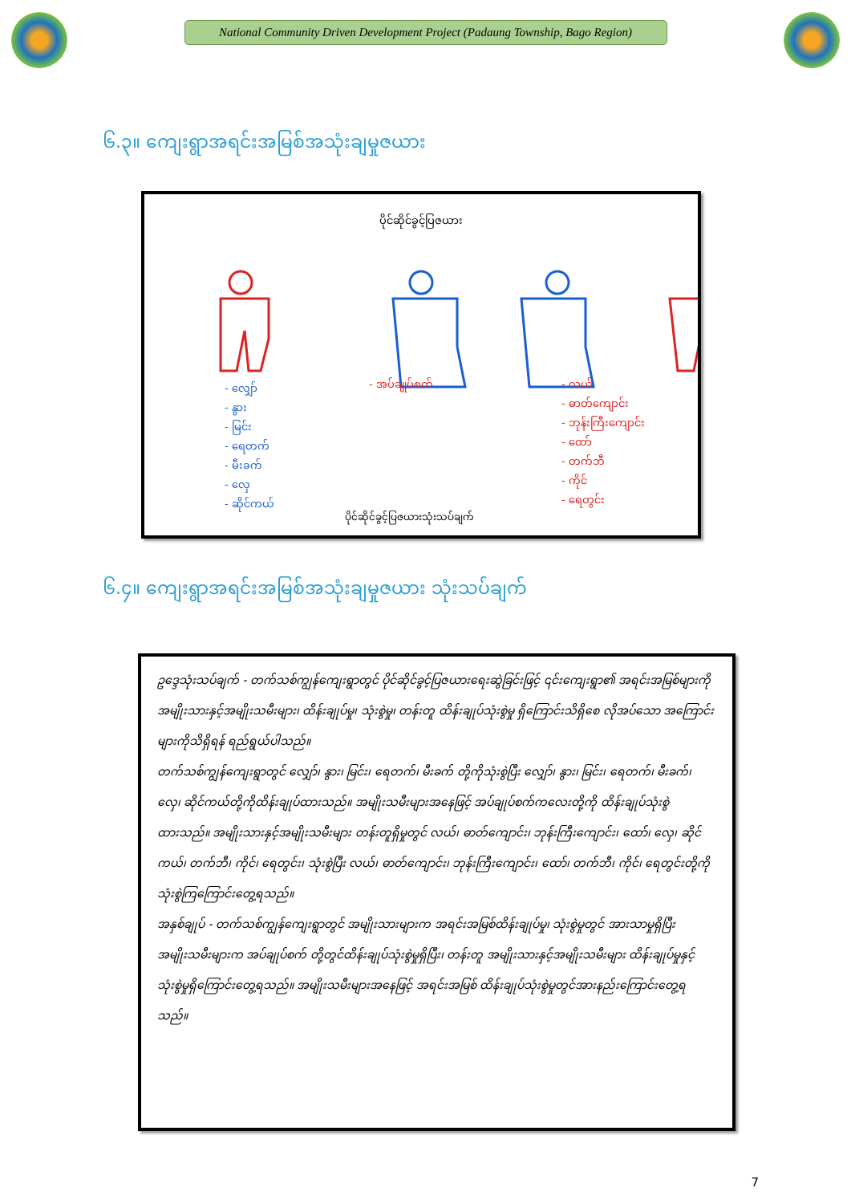National Community Driven Development Project (Padaung Township, Bago Region)
၆.၃။ ကျေးရွာအရင်းအမြစ်အသုံးချမှုဇယား
ပိုင်ဆိုင်ခွင့်ပြဇယား
- လျှော်
- နွား
- မြင်း
- ရေတက်
- မီးခက်
- လှေ
- ဆိုင်ကယ်
- အပ်ချုပ်စက်
- လယ်
- ဓာတ်ကျောင်း
- ဘုန်းကြီးကျောင်း
- ထော်
- တက်ဘီ
- ကိုင်
- ရေတွင်း
ပိုင်ဆိုင်ခွင့်ပြဇယားသုံးသပ်ချက်
၆.၄။ ကျေးရွာအရင်းအမြစ်အသုံးချမှုဇယား သုံးသပ်ချက်
ဥဒ္ဒေသုံးသပ်ချက် - တက်သစ်ကျွန်ကျေးရွာတွင် ပိုင်ဆိုင်ခွင့်ပြဇယားရေးဆွဲခြင်းဖြင့် ၎င်းကျေးရွာ၏ အရင်းအမြစ်များကို အမျိုးသားနှင့်အမျိုးသမီးများ၊ ထိန်းချုပ်မှု၊ သုံးစွဲမှု၊ တန်းတူ ထိန်းချုပ်သုံးစွဲမှု ရှိကြောင်းသိရှိစေ လိုအပ်သော အကြောင်းများကိုသိရှိရန် ရည်ရွယ်ပါသည်။
တက်သစ်ကျွန်ကျေးရွာတွင် လျှော်၊ နွား၊ မြင်း၊ ရေတက်၊ မီးခက် တို့ကိုသုံးစွဲပြီး လျှော်၊ နွား၊ မြင်း၊ ရေတက်၊ မီးခက်၊ လှေ၊ ဆိုင်ကယ်တို့ကိုထိန်းချုပ်ထားသည်။ အမျိုးသမီးများအနေဖြင့် အပ်ချုပ်စက်ကလေးတို့ကို ထိန်းချုပ်သုံးစွဲထားသည်။ အမျိုးသားနှင့်အမျိုးသမီးများ တန်းတူရှိမှုတွင် လယ်၊ ဓာတ်ကျောင်း၊ ဘုန်းကြီးကျောင်း၊ ထော်၊ လှေ၊ ဆိုင်ကယ်၊ တက်ဘီ၊ ကိုင်၊ ရေတွင်း၊ သုံးစွဲပြီး လယ်၊ ဓာတ်ကျောင်း၊ ဘုန်းကြီးကျောင်း၊ ထော်၊ တက်ဘီ၊ ကိုင်၊ ရေတွင်းတို့ကို သုံးစွဲကြကြောင်းတွေ့ရသည်။
အနှစ်ချုပ် - တက်သစ်ကျွန်ကျေးရွာတွင် အမျိုးသားများက အရင်းအမြစ်ထိန်းချုပ်မှု၊ သုံးစွဲမှုတွင် အားသာမှုရှိပြီး အမျိုးသမီးများက အပ်ချုပ်စက် တို့တွင်ထိန်းချုပ်သုံးစွဲမှုရှိပြီး၊ တန်းတူ အမျိုးသားနှင့်အမျိုးသမီးများ ထိန်းချုပ်မှုနှင့်သုံးစွဲမှုရှိကြောင်းတွေ့ရသည်။ အမျိုးသမီးများအနေဖြင့် အရင်းအမြစ် ထိန်းချုပ်သုံးစွဲမှုတွင်အားနည်းကြောင်းတွေ့ရသည်။
7